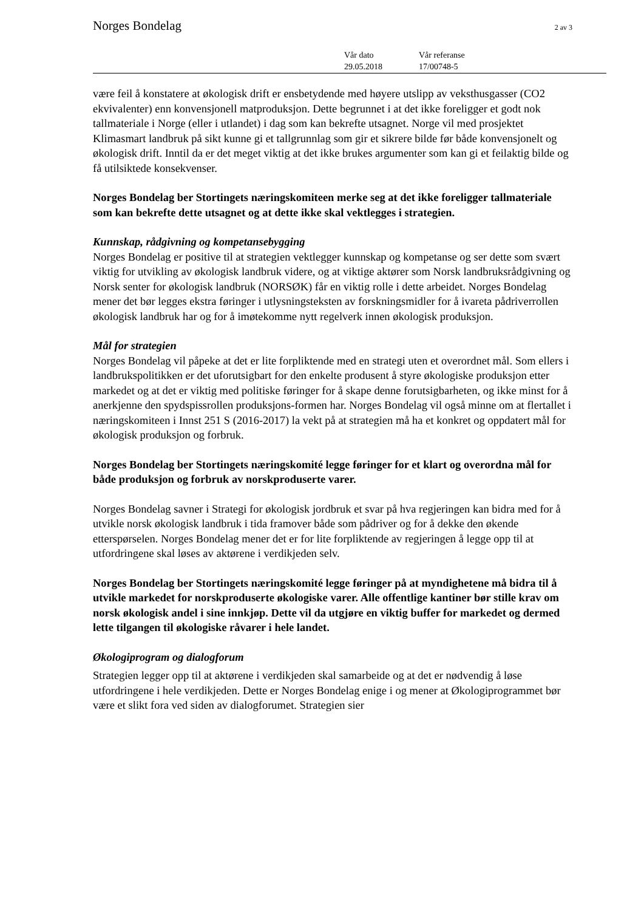Norges Bondelag 2 av 3
| Vår dato | Vår referanse |
| 29.05.2018 | 17/00748-5 |
være feil å konstatere at økologisk drift er ensbetydende med høyere utslipp av veksthusgasser (CO2 ekvivalenter) enn konvensjonell matproduksjon. Dette begrunnet i at det ikke foreligger et godt nok tallmateriale i Norge (eller i utlandet) i dag som kan bekrefte utsagnet. Norge vil med prosjektet Klimasmart landbruk på sikt kunne gi et tallgrunnlag som gir et sikrere bilde før både konvensjonelt og økologisk drift. Inntil da er det meget viktig at det ikke brukes argumenter som kan gi et feilaktig bilde og få utilsiktede konsekvenser.
Norges Bondelag ber Stortingets næringskomiteen merke seg at det ikke foreligger tallmateriale som kan bekrefte dette utsagnet og at dette ikke skal vektlegges i strategien.
Kunnskap, rådgivning og kompetansebygging
Norges Bondelag er positive til at strategien vektlegger kunnskap og kompetanse og ser dette som svært viktig for utvikling av økologisk landbruk videre, og at viktige aktører som Norsk landbruksrådgivning og Norsk senter for økologisk landbruk (NORSØK) får en viktig rolle i dette arbeidet. Norges Bondelag mener det bør legges ekstra føringer i utlysningsteksten av forskningsmidler for å ivareta pådriverrollen økologisk landbruk har og for å imøtekomme nytt regelverk innen økologisk produksjon.
Mål for strategien
Norges Bondelag vil påpeke at det er lite forpliktende med en strategi uten et overordnet mål. Som ellers i landbrukspolitikken er det uforutsigbart for den enkelte produsent å styre økologiske produksjon etter markedet og at det er viktig med politiske føringer for å skape denne forutsigbarheten, og ikke minst for å anerkjenne den spydspissrollen produksjons-formen har. Norges Bondelag vil også minne om at flertallet i næringskomiteen i Innst 251 S (2016-2017) la vekt på at strategien må ha et konkret og oppdatert mål for økologisk produksjon og forbruk.
Norges Bondelag ber Stortingets næringskomité legge føringer for et klart og overordna mål for både produksjon og forbruk av norskproduserte varer.
Norges Bondelag savner i Strategi for økologisk jordbruk et svar på hva regjeringen kan bidra med for å utvikle norsk økologisk landbruk i tida framover både som pådriver og for å dekke den økende etterspørselen. Norges Bondelag mener det er for lite forpliktende av regjeringen å legge opp til at utfordringene skal løses av aktørene i verdikjeden selv.
Norges Bondelag ber Stortingets næringskomité legge føringer på at myndighetene må bidra til å utvikle markedet for norskproduserte økologiske varer. Alle offentlige kantiner bør stille krav om norsk økologisk andel i sine innkjøp. Dette vil da utgjøre en viktig buffer for markedet og dermed lette tilgangen til økologiske råvarer i hele landet.
Økologiprogram og dialogforum
Strategien legger opp til at aktørene i verdikjeden skal samarbeide og at det er nødvendig å løse utfordringene i hele verdikjeden. Dette er Norges Bondelag enige i og mener at Økologiprogrammet bør være et slikt fora ved siden av dialogforumet. Strategien sier